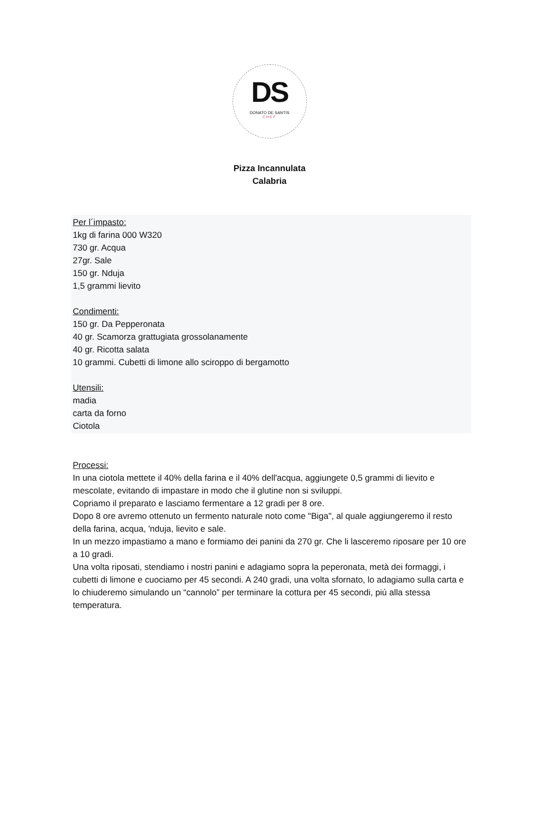DS
DONATO DE SANTIS
CHEF
Pizza Incannulata
Calabria
Per l´impasto:
1kg di farina 000 W320
730 gr. Acqua
27gr. Sale
150 gr. Nduja
1,5 grammi lievito
Condimenti:
150 gr. Da Pepperonata
40 gr. Scamorza grattugiata grossolanamente
40 gr. Ricotta salata
10 grammi. Cubetti di limone allo sciroppo di bergamotto
Utensili:
madia
carta da forno
Ciotola
Processi:
In una ciotola mettete il 40% della farina e il 40% dell'acqua, aggiungete 0,5 grammi di lievito e mescolate, evitando di impastare in modo che il glutine non si sviluppi.
Copriamo il preparato e lasciamo fermentare a 12 gradi per 8 ore.
Dopo 8 ore avremo ottenuto un fermento naturale noto come "Biga", al quale aggiungeremo il resto della farina, acqua, 'nduja, lievito e sale.
In un mezzo impastiamo a mano e formiamo dei panini da 270 gr. Che li lasceremo riposare per 10 ore a 10 gradi.
Una volta riposati, stendiamo i nostri panini e adagiamo sopra la peperonata, metà dei formaggi, i cubetti di limone e cuociamo per 45 secondi. A 240 gradi, una volta sfornato, lo adagiamo sulla carta e lo chiuderemo simulando un “cannolo” per terminare la cottura per 45 secondi, piú alla stessa temperatura.